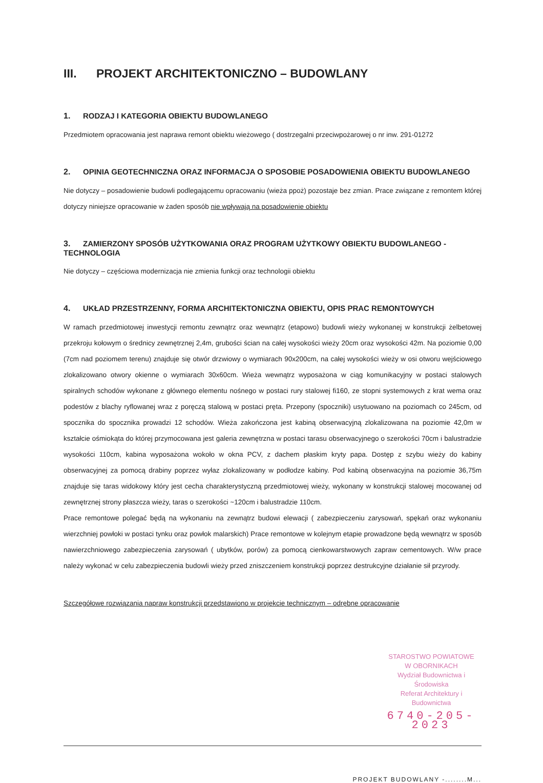III. PROJEKT ARCHITEKTONICZNO – BUDOWLANY
1. RODZAJ I KATEGORIA OBIEKTU BUDOWLANEGO
Przedmiotem opracowania jest naprawa remont obiektu wieżowego ( dostrzegalni przeciwpożarowej o nr inw. 291-01272
2. OPINIA GEOTECHNICZNA ORAZ INFORMACJA O SPOSOBIE POSADOWIENIA OBIEKTU BUDOWLANEGO
Nie dotyczy – posadowienie budowli podlegającemu opracowaniu (wieża ppoż) pozostaje bez zmian. Prace związane z remontem której dotyczy niniejsze opracowanie w żaden sposób nie wpływają na posadowienie obiektu
3. ZAMIERZONY SPOSÓB UŻYTKOWANIA ORAZ PROGRAM UŻYTKOWY OBIEKTU BUDOWLANEGO - TECHNOLOGIA
Nie dotyczy – częściowa modernizacja nie zmienia funkcji oraz technologii obiektu
4. UKŁAD PRZESTRZENNY, FORMA ARCHITEKTONICZNA OBIEKTU, OPIS PRAC REMONTOWYCH
W ramach przedmiotowej inwestycji remontu zewnątrz oraz wewnątrz (etapowo) budowli wieży wykonanej w konstrukcji żelbetowej przekroju kołowym o średnicy zewnętrznej 2,4m, grubości ścian na całej wysokości wieży 20cm oraz wysokości 42m. Na poziomie 0,00 (7cm nad poziomem terenu) znajduje się otwór drzwiowy o wymiarach 90x200cm, na całej wysokości wieży w osi otworu wejściowego zlokalizowano otwory okienne o wymiarach 30x60cm. Wieża wewnątrz wyposażona w ciąg komunikacyjny w postaci stalowych spiralnych schodów wykonane z głównego elementu nośnego w postaci rury stalowej fi160, ze stopni systemowych z krat wema oraz podestów z blachy ryflowanej wraz z poręczą stalową w postaci pręta. Przepony (spoczniki) usytuowano na poziomach co 245cm, od spocznika do spocznika prowadzi 12 schodów. Wieża zakończona jest kabiną obserwacyjną zlokalizowana na poziomie 42,0m w kształcie ośmiokąta do której przymocowana jest galeria zewnętrzna w postaci tarasu obserwacyjnego o szerokości 70cm i balustradzie wysokości 110cm, kabina wyposażona wokoło w okna PCV, z dachem płaskim kryty papa. Dostęp z szybu wieży do kabiny obserwacyjnej za pomocą drabiny poprzez wyłaz zlokalizowany w podłodze kabiny. Pod kabiną obserwacyjna na poziomie 36,75m znajduje się taras widokowy który jest cecha charakterystyczną przedmiotowej wieży, wykonany w konstrukcji stalowej mocowanej od zewnętrznej strony płaszcza wieży, taras o szerokości ~120cm i balustradzie 110cm.
Prace remontowe polegać będą na wykonaniu na zewnątrz budowi elewacji ( zabezpieczeniu zarysowań, spękań oraz wykonaniu wierzchniej powłoki w postaci tynku oraz powłok malarskich) Prace remontowe w kolejnym etapie prowadzone będą wewnątrz w sposób nawierzchniowego zabezpieczenia zarysowań ( ubytków, porów) za pomocą cienkowarstwowych zapraw cementowych. W/w prace należy wykonać w celu zabezpieczenia budowli wieży przed zniszczeniem konstrukcji poprzez destrukcyjne działanie sił przyrody.
Szczegółowe rozwiązania napraw konstrukcji przedstawiono w projekcie technicznym – odrębne opracowanie
STAROSTWO POWIATOWE
W OBORNIKACH
Wydział Budownictwa i Środowiska
Referat Architektury i Budownictwa
6740-205-2023
PROJEKT BUDOWLANY -........M...